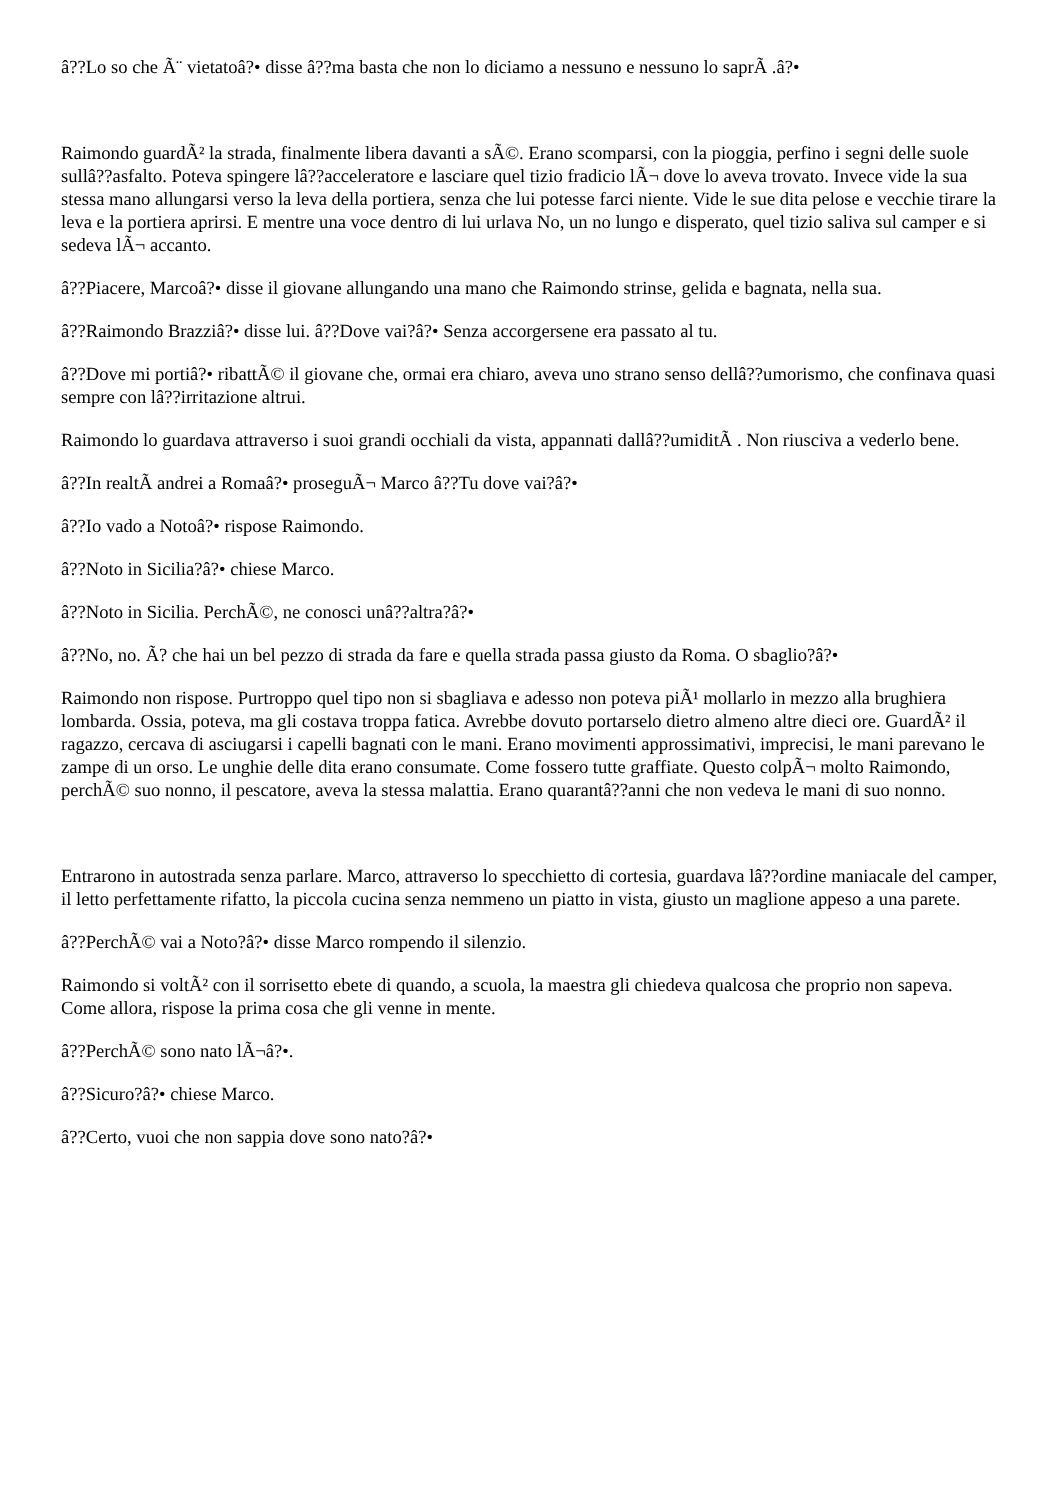â??Lo so che Ã¨ vietatoâ?• disse â??ma basta che non lo diciamo a nessuno e nessuno lo saprÃ .â?•
Raimondo guardÃ² la strada, finalmente libera davanti a sÃ©. Erano scomparsi, con la pioggia, perfino i segni delle suole sullâ??asfalto. Poteva spingere lâ??acceleratore e lasciare quel tizio fradicio lÃ¬ dove lo aveva trovato. Invece vide la sua stessa mano allungarsi verso la leva della portiera, senza che lui potesse farci niente. Vide le sue dita pelose e vecchie tirare la leva e la portiera aprirsi. E mentre una voce dentro di lui urlava No, un no lungo e disperato, quel tizio saliva sul camper e si sedeva lÃ¬ accanto.
â??Piacere, Marcoâ?• disse il giovane allungando una mano che Raimondo strinse, gelida e bagnata, nella sua.
â??Raimondo Brazziâ?• disse lui. â??Dove vai?â?• Senza accorgersene era passato al tu.
â??Dove mi portiâ?• ribattÃ© il giovane che, ormai era chiaro, aveva uno strano senso dellâ??umorismo, che confinava quasi sempre con lâ??irritazione altrui.
Raimondo lo guardava attraverso i suoi grandi occhiali da vista, appannati dallâ??umiditÃ . Non riusciva a vederlo bene.
â??In realtÃ andrei a Romaâ?• proseguÃ¬ Marco â??Tu dove vai?â?•
â??Io vado a Notoâ?• rispose Raimondo.
â??Noto in Sicilia?â?• chiese Marco.
â??Noto in Sicilia. PerchÃ©, ne conosci unâ??altra?â?•
â??No, no. Ã? che hai un bel pezzo di strada da fare e quella strada passa giusto da Roma. O sbaglio?â?•
Raimondo non rispose. Purtroppo quel tipo non si sbagliava e adesso non poteva piÃ¹ mollarlo in mezzo alla brughiera lombarda. Ossia, poteva, ma gli costava troppa fatica. Avrebbe dovuto portarselo dietro almeno altre dieci ore. GuardÃ² il ragazzo, cercava di asciugarsi i capelli bagnati con le mani. Erano movimenti approssimativi, imprecisi, le mani parevano le zampe di un orso. Le unghie delle dita erano consumate. Come fossero tutte graffiate. Questo colpÃ¬ molto Raimondo, perchÃ© suo nonno, il pescatore, aveva la stessa malattia. Erano quarantâ??anni che non vedeva le mani di suo nonno.
Entrarono in autostrada senza parlare. Marco, attraverso lo specchietto di cortesia, guardava lâ??ordine maniacale del camper, il letto perfettamente rifatto, la piccola cucina senza nemmeno un piatto in vista, giusto un maglione appeso a una parete.
â??PerchÃ© vai a Noto?â?• disse Marco rompendo il silenzio.
Raimondo si voltÃ² con il sorrisetto ebete di quando, a scuola, la maestra gli chiedeva qualcosa che proprio non sapeva. Come allora, rispose la prima cosa che gli venne in mente.
â??PerchÃ© sono nato lÃ¬â?•.
â??Sicuro?â?• chiese Marco.
â??Certo, vuoi che non sappia dove sono nato?â?•